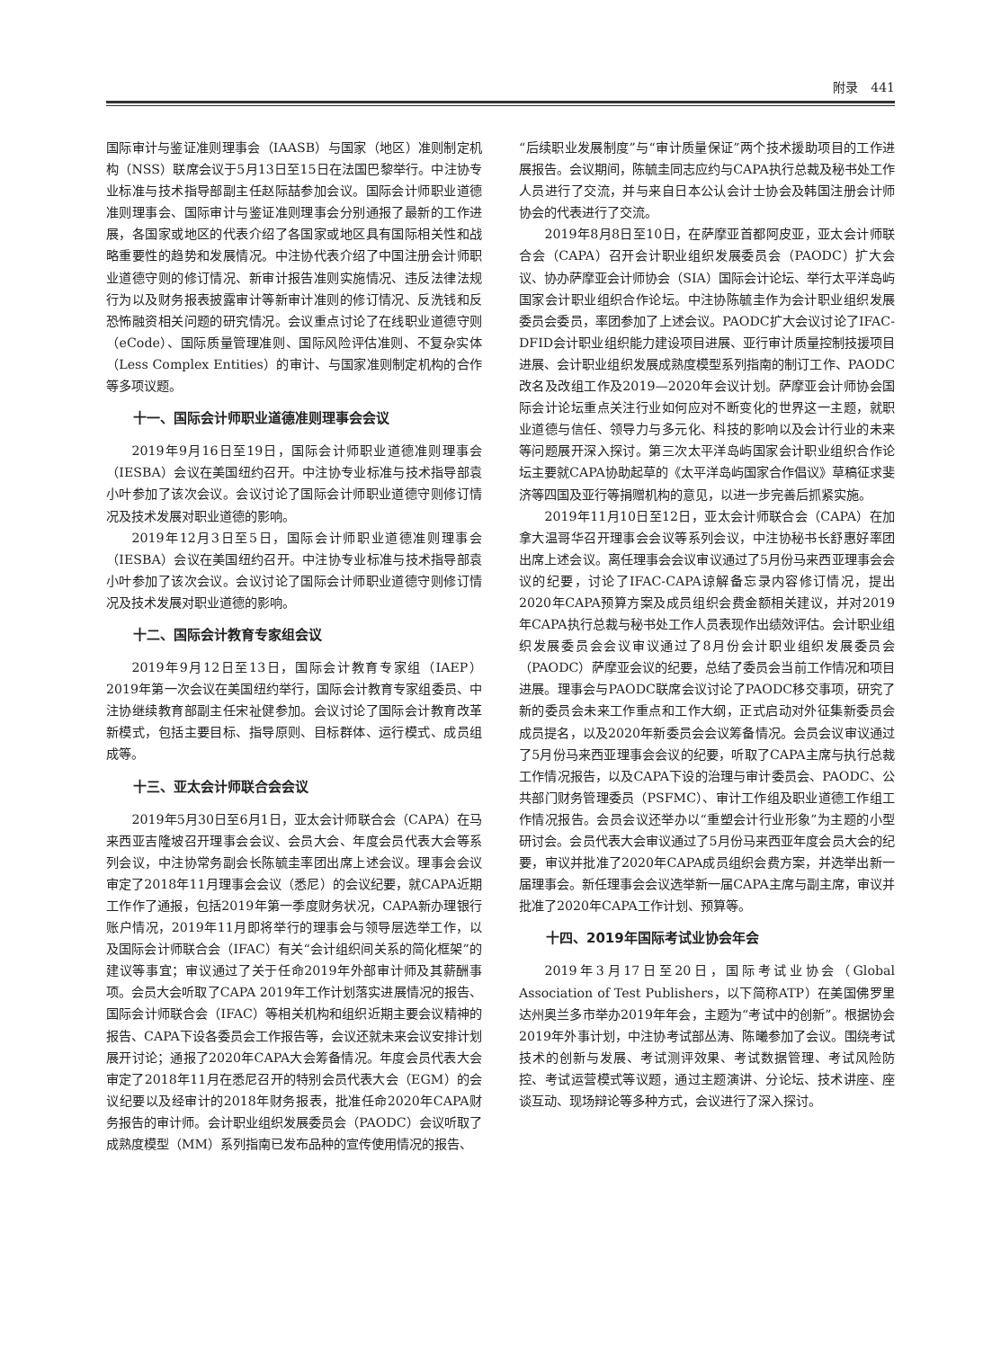附录　441
国际审计与鉴证准则理事会（IAASB）与国家（地区）准则制定机构（NSS）联席会议于5月13日至15日在法国巴黎举行。中注协专业标准与技术指导部副主任赵际喆参加会议。国际会计师职业道德准则理事会、国际审计与鉴证准则理事会分别通报了最新的工作进展，各国家或地区的代表介绍了各国家或地区具有国际相关性和战略重要性的趋势和发展情况。中注协代表介绍了中国注册会计师职业道德守则的修订情况、新审计报告准则实施情况、违反法律法规行为以及财务报表披露审计等新审计准则的修订情况、反洗钱和反恐怖融资相关问题的研究情况。会议重点讨论了在线职业道德守则（eCode）、国际质量管理准则、国际风险评估准则、不复杂实体（Less Complex Entities）的审计、与国家准则制定机构的合作等多项议题。
十一、国际会计师职业道德准则理事会会议
2019年9月16日至19日，国际会计师职业道德准则理事会（IESBA）会议在美国纽约召开。中注协专业标准与技术指导部袁小叶参加了该次会议。会议讨论了国际会计师职业道德守则修订情况及技术发展对职业道德的影响。
2019年12月3日至5日，国际会计师职业道德准则理事会（IESBA）会议在美国纽约召开。中注协专业标准与技术指导部袁小叶参加了该次会议。会议讨论了国际会计师职业道德守则修订情况及技术发展对职业道德的影响。
十二、国际会计教育专家组会议
2019年9月12日至13日，国际会计教育专家组（IAEP）2019年第一次会议在美国纽约举行，国际会计教育专家组委员、中注协继续教育部副主任宋祉健参加。会议讨论了国际会计教育改革新模式，包括主要目标、指导原则、目标群体、运行模式、成员组成等。
十三、亚太会计师联合会会议
2019年5月30日至6月1日，亚太会计师联合会（CAPA）在马来西亚吉隆坡召开理事会会议、会员大会、年度会员代表大会等系列会议，中注协常务副会长陈毓圭率团出席上述会议。理事会会议审定了2018年11月理事会会议（悉尼）的会议纪要，就CAPA近期工作作了通报，包括2019年第一季度财务状况，CAPA新办理银行账户情况，2019年11月即将举行的理事会与领导层选举工作，以及国际会计师联合会（IFAC）有关“会计组织间关系的简化框架”的建议等事宜；审议通过了关于任命2019年外部审计师及其薪酬事项。会员大会听取了CAPA 2019年工作计划落实进展情况的报告、国际会计师联合会（IFAC）等相关机构和组织近期主要会议精神的报告、CAPA下设各委员会工作报告等，会议还就未来会议安排计划展开讨论；通报了2020年CAPA大会筹备情况。年度会员代表大会审定了2018年11月在悉尼召开的特别会员代表大会（EGM）的会议纪要以及经审计的2018年财务报表，批准任命2020年CAPA财务报告的审计师。会计职业组织发展委员会（PAODC）会议听取了成熟度模型（MM）系列指南已发布品种的宣传使用情况的报告、
“后续职业发展制度”与“审计质量保证”两个技术援助项目的工作进展报告。会议期间，陈毓圭同志应约与CAPA执行总裁及秘书处工作人员进行了交流，并与来自日本公认会计士协会及韩国注册会计师协会的代表进行了交流。
2019年8月8日至10日，在萨摩亚首都阿皮亚，亚太会计师联合会（CAPA）召开会计职业组织发展委员会（PAODC）扩大会议、协办萨摩亚会计师协会（SIA）国际会计论坛、举行太平洋岛屿国家会计职业组织合作论坛。中注协陈毓圭作为会计职业组织发展委员会委员，率团参加了上述会议。PAODC扩大会议讨论了IFAC-DFID会计职业组织能力建设项目进展、亚行审计质量控制技援项目进展、会计职业组织发展成熟度模型系列指南的制订工作、PAODC改名及改组工作及2019—2020年会议计划。萨摩亚会计师协会国际会计论坛重点关注行业如何应对不断变化的世界这一主题，就职业道德与信任、领导力与多元化、科技的影响以及会计行业的未来等问题展开深入探讨。第三次太平洋岛屿国家会计职业组织合作论坛主要就CAPA协助起草的《太平洋岛屿国家合作倡议》草稿征求斐济等四国及亚行等捐赠机构的意见，以进一步完善后抓紧实施。
2019年11月10日至12日，亚太会计师联合会（CAPA）在加拿大温哥华召开理事会会议等系列会议，中注协秘书长舒惠好率团出席上述会议。离任理事会会议审议通过了5月份马来西亚理事会会议的纪要，讨论了IFAC-CAPA谅解备忘录内容修订情况，提出2020年CAPA预算方案及成员组织会费金额相关建议，并对2019年CAPA执行总裁与秘书处工作人员表现作出绩效评估。会计职业组织发展委员会会议审议通过了8月份会计职业组织发展委员会（PAODC）萨摩亚会议的纪要，总结了委员会当前工作情况和项目进展。理事会与PAODC联席会议讨论了PAODC移交事项，研究了新的委员会未来工作重点和工作大纲，正式启动对外征集新委员会成员提名，以及2020年新委员会会议筹备情况。会员会议审议通过了5月份马来西亚理事会会议的纪要，听取了CAPA主席与执行总裁工作情况报告，以及CAPA下设的治理与审计委员会、PAODC、公共部门财务管理委员（PSFMC）、审计工作组及职业道德工作组工作情况报告。会员会议还举办以“重塑会计行业形象”为主题的小型研讨会。会员代表大会审议通过了5月份马来西亚年度会员大会的纪要，审议并批准了2020年CAPA成员组织会费方案，并选举出新一届理事会。新任理事会会议选举新一届CAPA主席与副主席，审议并批准了2020年CAPA工作计划、预算等。
十四、2019年国际考试业协会年会
2019年3月17日至20日，国际考试业协会（Global Association of Test Publishers，以下简称ATP）在美国佛罗里达州奥兰多市举办2019年年会，主题为“考试中的创新”。根据协会2019年外事计划，中注协考试部丛涛、陈曦参加了会议。围绕考试技术的创新与发展、考试测评效果、考试数据管理、考试风险防控、考试运营模式等议题，通过主题演讲、分论坛、技术讲座、座谈互动、现场辩论等多种方式，会议进行了深入探讨。